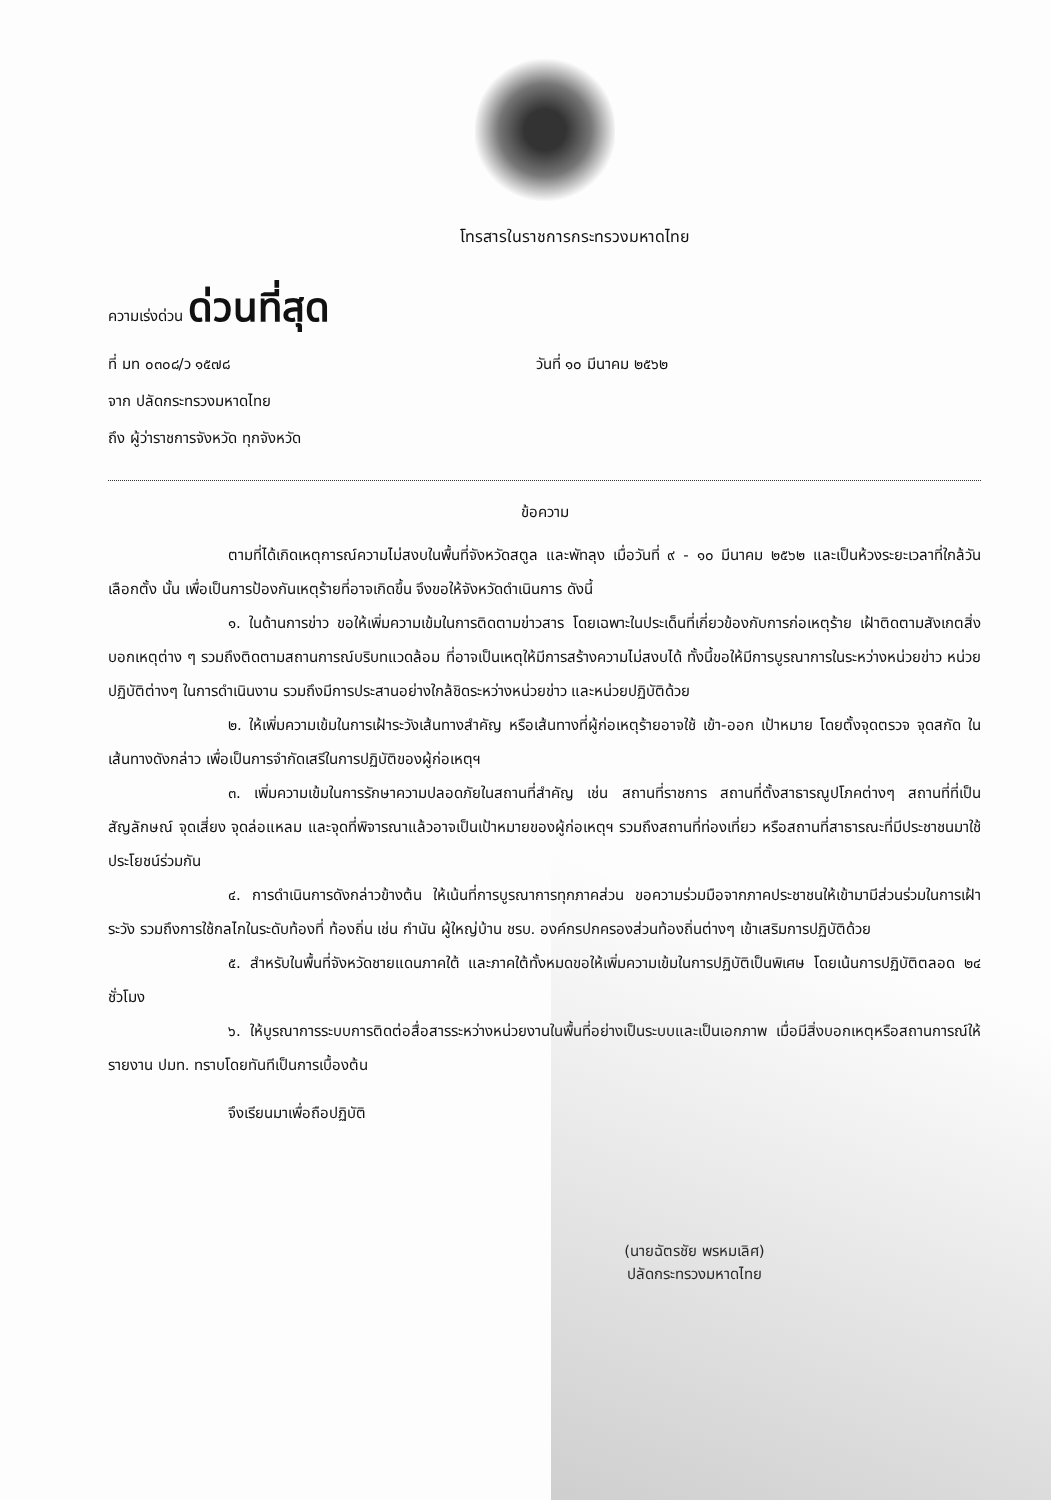โทรสารในราชการกระทรวงมหาดไทย
ความเร่งด่วน ด่วนที่สุด
ที่ มท ๐๓๐๘/ว ๑๕๗๘ วันที่ ๑๐ มีนาคม ๒๕๖๒
จาก ปลัดกระทรวงมหาดไทย
ถึง ผู้ว่าราชการจังหวัด ทุกจังหวัด
ข้อความ
ตามที่ได้เกิดเหตุการณ์ความไม่สงบในพื้นที่จังหวัดสตูล และพัทลุง เมื่อวันที่ ๙ - ๑๐ มีนาคม ๒๕๖๒ และเป็นห้วงระยะเวลาที่ใกล้วันเลือกตั้ง นั้น เพื่อเป็นการป้องกันเหตุร้ายที่อาจเกิดขึ้น จึงขอให้จังหวัดดำเนินการ ดังนี้
๑. ในด้านการข่าว ขอให้เพิ่มความเข้มในการติดตามข่าวสาร โดยเฉพาะในประเด็นที่เกี่ยวข้องกับการก่อเหตุร้าย เฝ้าติดตามสังเกตสิ่งบอกเหตุต่าง ๆ รวมถึงติดตามสถานการณ์บริบทแวดล้อม ที่อาจเป็นเหตุให้มีการสร้างความไม่สงบได้ ทั้งนี้ขอให้มีการบูรณาการในระหว่างหน่วยข่าว หน่วยปฏิบัติต่างๆ ในการดำเนินงาน รวมถึงมีการประสานอย่างใกล้ชิดระหว่างหน่วยข่าว และหน่วยปฏิบัติด้วย
๒. ให้เพิ่มความเข้มในการเฝ้าระวังเส้นทางสำคัญ หรือเส้นทางที่ผู้ก่อเหตุร้ายอาจใช้ เข้า-ออก เป้าหมาย โดยตั้งจุดตรวจ จุดสกัด ในเส้นทางดังกล่าว เพื่อเป็นการจำกัดเสรีในการปฏิบัติของผู้ก่อเหตุฯ
๓. เพิ่มความเข้มในการรักษาความปลอดภัยในสถานที่สำคัญ เช่น สถานที่ราชการ สถานที่ตั้งสาธารณูปโภคต่างๆ สถานที่ที่เป็นสัญลักษณ์ จุดเสี่ยง จุดล่อแหลม และจุดที่พิจารณาแล้วอาจเป็นเป้าหมายของผู้ก่อเหตุฯ รวมถึงสถานที่ท่องเที่ยว หรือสถานที่สาธารณะที่มีประชาชนมาใช้ประโยชน์ร่วมกัน
๔. การดำเนินการดังกล่าวข้างต้น ให้เน้นที่การบูรณาการทุกภาคส่วน ขอความร่วมมือจากภาคประชาชนให้เข้ามามีส่วนร่วมในการเฝ้าระวัง รวมถึงการใช้กลไกในระดับท้องที่ ท้องถิ่น เช่น กำนัน ผู้ใหญ่บ้าน ชรบ. องค์กรปกครองส่วนท้องถิ่นต่างๆ เข้าเสริมการปฏิบัติด้วย
๕. สำหรับในพื้นที่จังหวัดชายแดนภาคใต้ และภาคใต้ทั้งหมดขอให้เพิ่มความเข้มในการปฏิบัติเป็นพิเศษ โดยเน้นการปฏิบัติตลอด ๒๔ ชั่วโมง
๖. ให้บูรณาการระบบการติดต่อสื่อสารระหว่างหน่วยงานในพื้นที่อย่างเป็นระบบและเป็นเอกภาพ เมื่อมีสิ่งบอกเหตุหรือสถานการณ์ให้รายงาน ปมท. ทราบโดยทันทีเป็นการเบื้องต้น
จึงเรียนมาเพื่อถือปฏิบัติ
(นายฉัตรชัย พรหมเลิศ)
ปลัดกระทรวงมหาดไทย